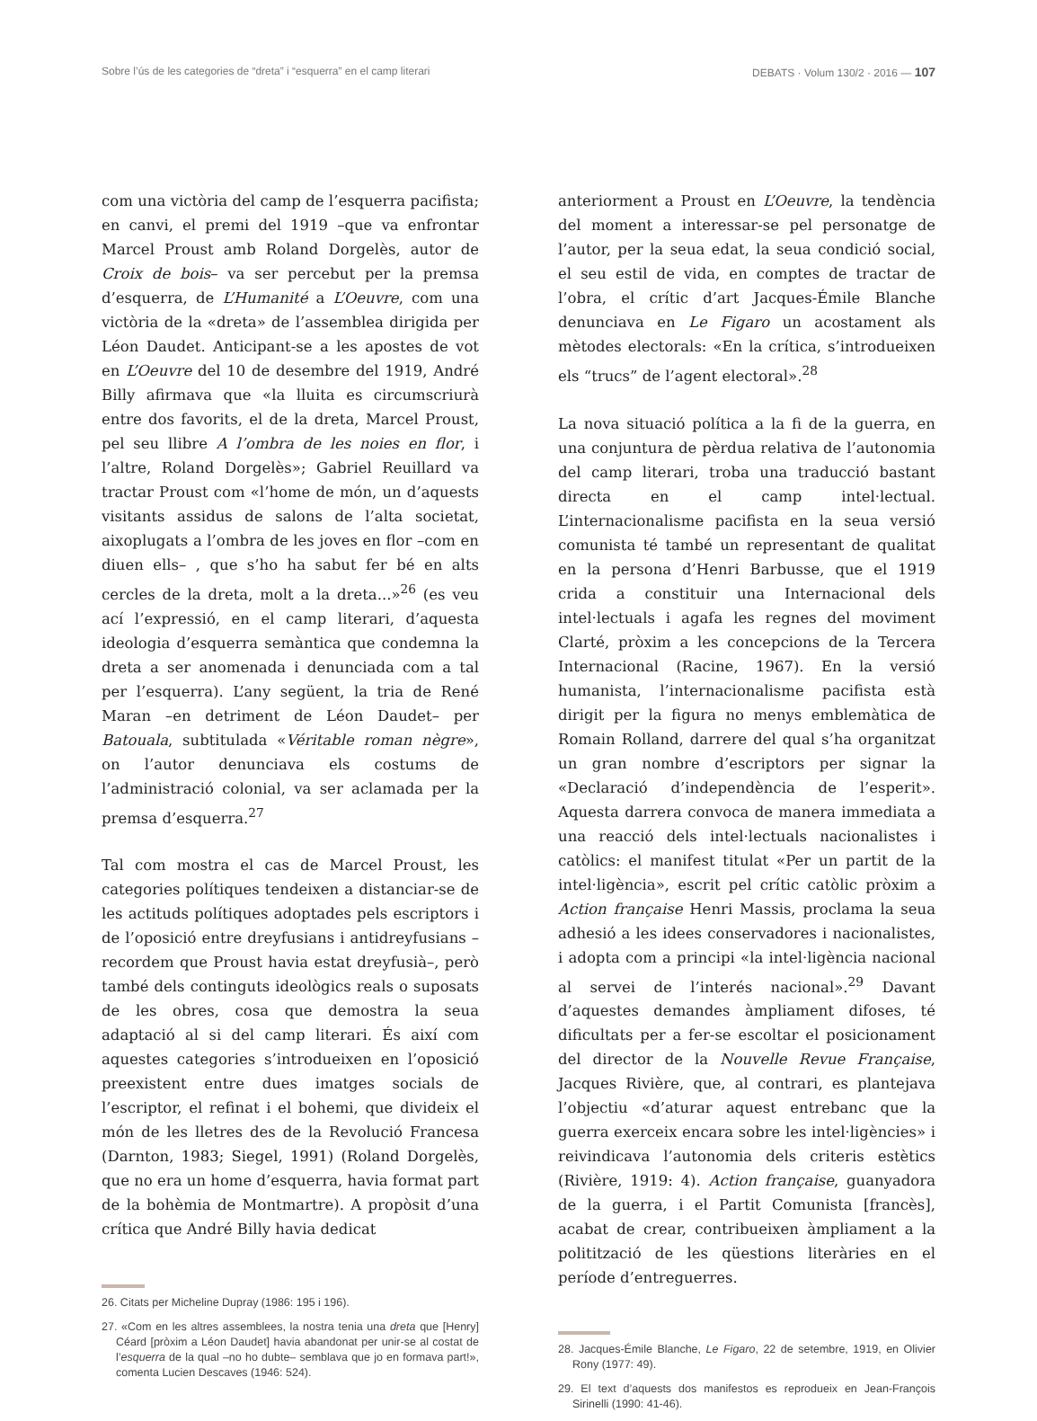Sobre l’ús de les categories de “dreta” i “esquerra” en el camp literari DEBATS · Volum 130/2 · 2016 — 107
com una victòria del camp de l’esquerra pacifista; en canvi, el premi del 1919 –que va enfrontar Marcel Proust amb Roland Dorgelès, autor de Croix de bois– va ser percebut per la premsa d’esquerra, de L’Humanité a L’Oeuvre, com una victòria de la «dreta» de l’assemblea dirigida per Léon Daudet. Anticipant-se a les apostes de vot en L’Oeuvre del 10 de desembre del 1919, André Billy afirmava que «la lluita es circumscriurà entre dos favorits, el de la dreta, Marcel Proust, pel seu llibre A l’ombra de les noies en flor, i l’altre, Roland Dorgelès»; Gabriel Reuillard va tractar Proust com «l’home de món, un d’aquests visitants assidus de salons de l’alta societat, aixoplugats a l’ombra de les joves en flor –com en diuen ells– , que s’ho ha sabut fer bé en alts cercles de la dreta, molt a la dreta...»<sup>26</sup> (es veu ací l’expressió, en el camp literari, d’aquesta ideologia d’esquerra semàntica que condemna la dreta a ser anomenada i denunciada com a tal per l’esquerra). L’any següent, la tria de René Maran –en detriment de Léon Daudet– per Batouala, subtitulada «Véritable roman nègre», on l’autor denunciava els costums de l’administració colonial, va ser aclamada per la premsa d’esquerra.<sup>27</sup>
Tal com mostra el cas de Marcel Proust, les categories polítiques tendeixen a distanciar-se de les actituds polítiques adoptades pels escriptors i de l’oposició entre dreyfusians i antidreyfusians –recordem que Proust havia estat dreyfusià–, però també dels continguts ideològics reals o suposats de les obres, cosa que demostra la seua adaptació al si del camp literari. És així com aquestes categories s’introdueixen en l’oposició preexistent entre dues imatges socials de l’escriptor, el refinat i el bohemi, que divideix el món de les lletres des de la Revolució Francesa (Darnton, 1983; Siegel, 1991) (Roland Dorgelès, que no era un home d’esquerra, havia format part de la bohèmia de Montmartre). A propòsit d’una crítica que André Billy havia dedicat
26. Citats per Micheline Dupray (1986: 195 i 196).
27. «Com en les altres assemblees, la nostra tenia una dreta que [Henry] Céard [pròxim a Léon Daudet] havia abandonat per unir-se al costat de l’esquerra de la qual –no ho dubte– semblava que jo en formava part!», comenta Lucien Descaves (1946: 524).
anteriorment a Proust en L’Oeuvre, la tendència del moment a interessar-se pel personatge de l’autor, per la seua edat, la seua condició social, el seu estil de vida, en comptes de tractar de l’obra, el crític d’art Jacques-Émile Blanche denunciava en Le Figaro un acostament als mètodes electorals: «En la crítica, s’introdueixen els “trucs” de l’agent electoral».<sup>28</sup>
La nova situació política a la fi de la guerra, en una conjuntura de pèrdua relativa de l’autonomia del camp literari, troba una traducció bastant directa en el camp intel·lectual. L’internacionalisme pacifista en la seua versió comunista té també un representant de qualitat en la persona d’Henri Barbusse, que el 1919 crida a constituir una Internacional dels intel·lectuals i agafa les regnes del moviment Clarté, pròxim a les concepcions de la Tercera Internacional (Racine, 1967). En la versió humanista, l’internacionalisme pacifista està dirigit per la figura no menys emblemàtica de Romain Rolland, darrere del qual s’ha organitzat un gran nombre d’escriptors per signar la «Declaració d’independència de l’esperit». Aquesta darrera convoca de manera immediata a una reacció dels intel·lectuals nacionalistes i catòlics: el manifest titulat «Per un partit de la intel·ligència», escrit pel crític catòlic pròxim a Action française Henri Massis, proclama la seua adhesió a les idees conservadores i nacionalistes, i adopta com a principi «la intel·ligència nacional al servei de l’interés nacional».<sup>29</sup> Davant d’aquestes demandes àmpliament difoses, té dificultats per a fer-se escoltar el posicionament del director de la Nouvelle Revue Française, Jacques Rivière, que, al contrari, es plantejava l’objectiu «d’aturar aquest entrebanc que la guerra exerceix encara sobre les intel·ligències» i reivindicava l’autonomia dels criteris estètics (Rivière, 1919: 4). Action française, guanyadora de la guerra, i el Partit Comunista [francès], acabat de crear, contribueixen àmpliament a la politització de les qüestions literàries en el període d’entreguerres.
28. Jacques-Émile Blanche, Le Figaro, 22 de setembre, 1919, en Olivier Rony (1977: 49).
29. El text d’aquests dos manifestos es reprodueix en Jean-François Sirinelli (1990: 41-46).